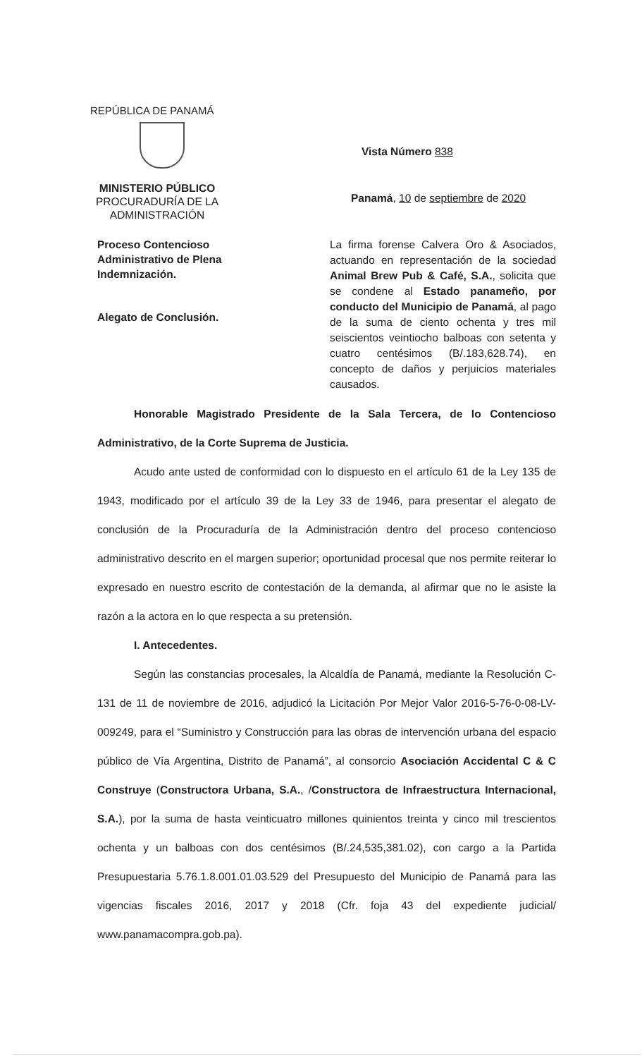REPÚBLICA DE PANAMÁ
MINISTERIO PÚBLICO
PROCURADURÍA DE LA ADMINISTRACIÓN
Proceso Contencioso Administrativo de Plena Indemnización.
Alegato de Conclusión.
Vista Número 838
Panamá, 10 de septiembre de 2020
La firma forense Calvera Oro & Asociados, actuando en representación de la sociedad Animal Brew Pub & Café, S.A., solicita que se condene al Estado panameño, por conducto del Municipio de Panamá, al pago de la suma de ciento ochenta y tres mil seiscientos veintiocho balboas con setenta y cuatro centésimos (B/.183,628.74), en concepto de daños y perjuicios materiales causados.
Honorable Magistrado Presidente de la Sala Tercera, de lo Contencioso Administrativo, de la Corte Suprema de Justicia.
Acudo ante usted de conformidad con lo dispuesto en el artículo 61 de la Ley 135 de 1943, modificado por el artículo 39 de la Ley 33 de 1946, para presentar el alegato de conclusión de la Procuraduría de la Administración dentro del proceso contencioso administrativo descrito en el margen superior; oportunidad procesal que nos permite reiterar lo expresado en nuestro escrito de contestación de la demanda, al afirmar que no le asiste la razón a la actora en lo que respecta a su pretensión.
I. Antecedentes.
Según las constancias procesales, la Alcaldía de Panamá, mediante la Resolución C-131 de 11 de noviembre de 2016, adjudicó la Licitación Por Mejor Valor 2016-5-76-0-08-LV-009249, para el “Suministro y Construcción para las obras de intervención urbana del espacio público de Vía Argentina, Distrito de Panamá”, al consorcio Asociación Accidental C & C Construye (Constructora Urbana, S.A., /Constructora de Infraestructura Internacional, S.A.), por la suma de hasta veinticuatro millones quinientos treinta y cinco mil trescientos ochenta y un balboas con dos centésimos (B/.24,535,381.02), con cargo a la Partida Presupuestaria 5.76.1.8.001.01.03.529 del Presupuesto del Municipio de Panamá para las vigencias fiscales 2016, 2017 y 2018 (Cfr. foja 43 del expediente judicial/ www.panamacompra.gob.pa).